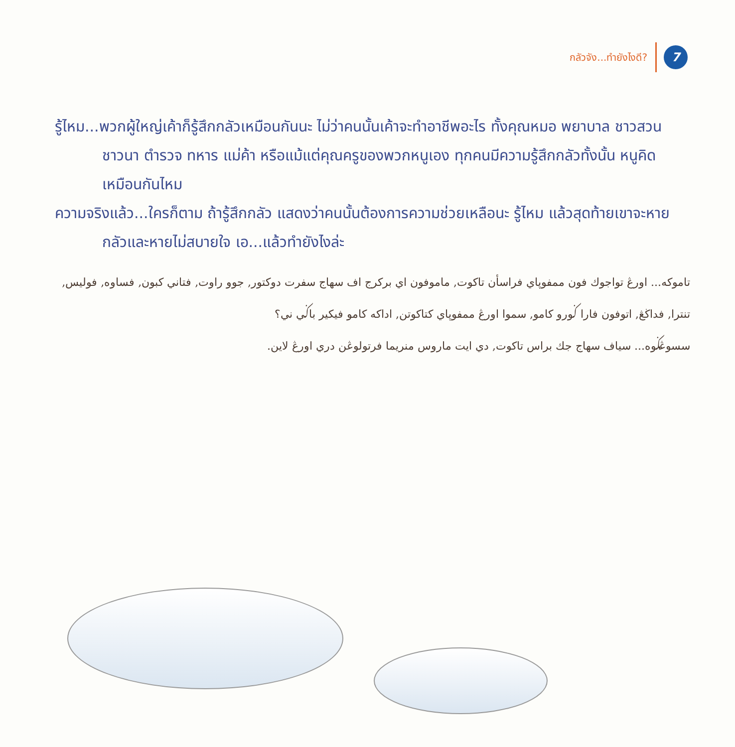กลัวจัง...ทำยังไงดี? 7
รู้ไหม...พวกผู้ใหญ่เค้าก็รู้สึกกลัวเหมือนกันนะ ไม่ว่าคนนั้นเค้าจะทำอาชีพอะไร ทั้งคุณหมอ พยาบาล ชาวสวน ชาวนา ตำรวจ ทหาร แม่ค้า หรือแม้แต่คุณครูของพวกหนูเอง ทุกคนมีความรู้สึกกลัวทั้งนั้น หนูคิดเหมือนกันไหม
ความจริงแล้ว...ใครก็ตาม ถ้ารู้สึกกลัว แสดงว่าคนนั้นต้องการความช่วยเหลือนะ รู้ไหม แล้วสุดท้ายเขาจะหายกลัวและหายไม่สบายใจ เอ...แล้วทำยังไงล่ะ
تاموكه... اورڠ تواجوك فون ممفوڽاي فراسأن تاكوت, ماموفون اي بركرج اف سهاج سفرت دوكتور, جوو راوت, فتاني كبون, فساوه, فوليس, تنترا, فداڬڠ, اتوفون فارا ݢورو كامو, سموا اورڠ ممفوڽاي كتاكوتن, اداكه كامو فيكير باݢي ني؟
سسوڠݢوه... سياف سهاج جك براس تاكوت, دي ايت ماروس منريما فرتولوڠن دري اورڠ لاين.